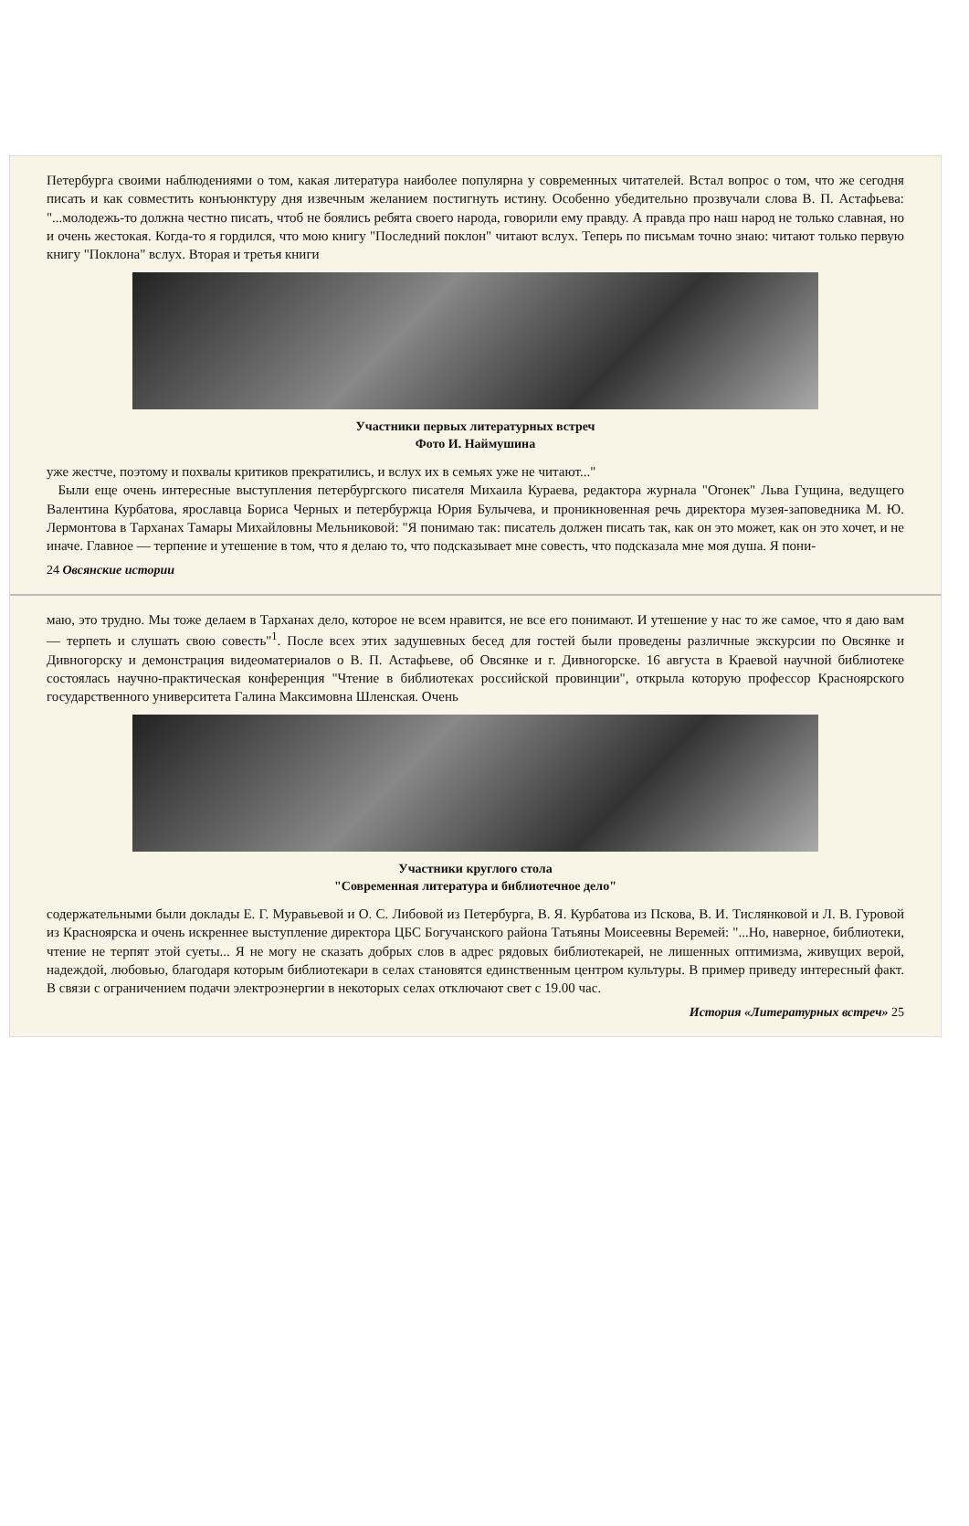Петербурга своими наблюдениями о том, какая литература наиболее популярна у современных читателей. Встал вопрос о том, что же сегодня писать и как совместить конъюнктуру дня извечным желанием постигнуть истину. Особенно убедительно прозвучали слова В. П. Астафьева: "...молодежь-то должна честно писать, чтоб не боялись ребята своего народа, говорили ему правду. А правда про наш народ не только славная, но и очень жестокая. Когда-то я гордился, что мою книгу "Последний поклон" читают вслух. Теперь по письмам точно знаю: читают только первую книгу "Поклона" вслух. Вторая и третья книги
Участники первых литературных встреч
Фото И. Наймушина
уже жестче, поэтому и похвалы критиков прекратились, и вслух их в семьях уже не читают..."
Были еще очень интересные выступления петербургского писателя Михаила Кураева, редактора журнала "Огонек" Льва Гущина, ведущего Валентина Курбатова, ярославца Бориса Черных и петербуржца Юрия Булычева, и проникновенная речь директора музея-заповедника М. Ю. Лермонтова в Тарханах Тамары Михайловны Мельниковой: "Я понимаю так: писатель должен писать так, как он это может, как он это хочет, и не иначе. Главное — терпение и утешение в том, что я делаю то, что подсказывает мне совесть, что подсказала мне моя душа. Я пони-
24 Овсянские истории
маю, это трудно. Мы тоже делаем в Тарханах дело, которое не всем нравится, не все его понимают. И утешение у нас то же самое, что я даю вам — терпеть и слушать свою совесть"<sup>1</sup>. После всех этих задушевных бесед для гостей были проведены различные экскурсии по Овсянке и Дивногорску и демонстрация видеоматериалов о В. П. Астафьеве, об Овсянке и г. Дивногорске. 16 августа в Краевой научной библиотеке состоялась научно-практическая конференция "Чтение в библиотеках российской провинции", открыла которую профессор Красноярского государственного университета Галина Максимовна Шленская. Очень
Участники круглого стола
"Современная литература и библиотечное дело"
содержательными были доклады Е. Г. Муравьевой и О. С. Либовой из Петербурга, В. Я. Курбатова из Пскова, В. И. Тислянковой и Л. В. Гуровой из Красноярска и очень искреннее выступление директора ЦБС Богучанского района Татьяны Моисеевны Веремей: "...Но, наверное, библиотеки, чтение не терпят этой суеты... Я не могу не сказать добрых слов в адрес рядовых библиотекарей, не лишенных оптимизма, живущих верой, надеждой, любовью, благодаря которым библиотекари в селах становятся единственным центром культуры. В пример приведу интересный факт. В связи с ограничением подачи электроэнергии в некоторых селах отключают свет с 19.00 час.
История «Литературных встреч» 25